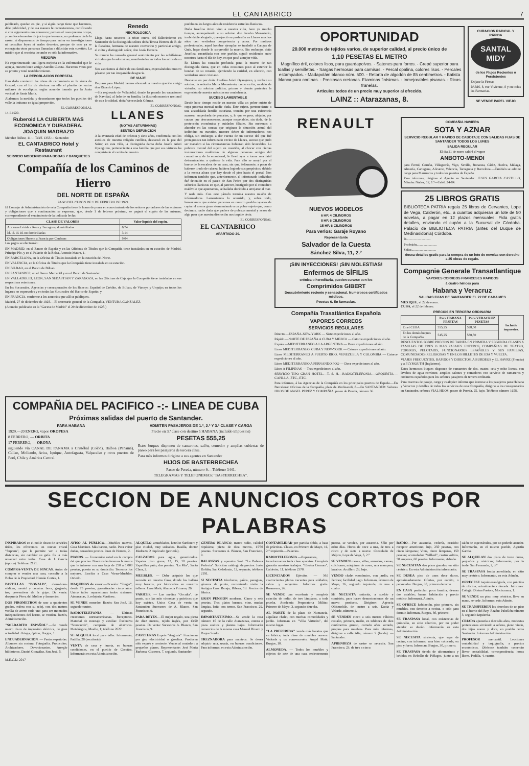EL CANTABRICO 7
publicado, quedan en pie, y si algún cargo tiene que hacernos, déle publicidad, y de esa manera le contestaremos, rectificando si con argumentos nos convence; pero en el caso que nos ocupa, y con los elementos de juicio que tenemos, no podemos darle la razón, ni disponemos de tiempo para entrar en investigaciones ni consultar leyes ni reales decretos, porque de esto ya se encargarán otras personas llamadas a dilucidar esta cuestión. La misión que al cronista incumbe es sólo la informativa.
MEJORIA
Ha experimentado una ligera mejoría en la enfermedad que le aqueja, nuestro buen amigo Aurelio Cuesta. Hacemos votos por su pronto y total restablecimiento.
LA REPOBLACION FORESTAL
Han dado comienzo las obras de cerramiento en la sierra de Guspol, con el fin de efectuar en ella el plantío de varios millares de eucaliptos, según acuerdo tomado por la Junta vecinal de Santa María.
Alabamos la medida, y desearíamos que todos los pueblos del valle la imitaran en igual proporción.
EL CORRESPONSAL
14-I-1929.
Ruberoid LA CUBIERTA MAS ECONOMICA Y DURADERA. JOAQUIN MADRAZO
Méndez Núñez, 11 :-: Teléf. 1355 :-: Santander.
EL CANTABRICO Hotel y Restaurant
SERVICIO MODERNO PARA BODAS Y BANQUETES
Renedo
NECROLOGICA
Llega hasta nosotros la triste nueva del fallecimiento en Santander de la distinguida señora doña Teresa Herrera de R. de la Escalera, hermana de nuestro convecino y particular amigo, el culto y distinguido señor, don Jesús Herrera.
Su muerte ha causado general sentimiento por las nobilísimas virtudes que la adornaban, manifestadas en todos los actos de su vida.
Nos asociamos al dolor de sus familiares, expresándoles nuestro pésame por tan irreparable desgracia.
DE VIAJE
De paso para Madrid, hemos abrazado a nuestro querido amigo don Ricardo López.
—Ha regresado de Valladolid, donde ha pasado las vacaciones de Navidad, al lado de su familia, la ilustrada maestra nacional de esta localidad, doña Wenceslada Gómez.
EL CORRESPONSAL
LLANES
(NOTAS ASTURIANAS)
SENTIDA DEFUNCION
A la avanzada edad de ochenta y siete años, confortada con los auxilios de nuestra religión católica, descansó en la paz del Señor, en esta villa, la distinguida dama doña Josefa Aristi Oyanguren, perteneciente a una familia que por sus virtudes ha conquistado el cariño de nuestro
Compañía de los Caminos de Hierro
DEL NORTE DE ESPAÑA
PAGO DEL CUPON DE 1 DE FEBRERO DE 1929.
El Consejo de Administración de esta Compañía tiene la honra de poner en conocimiento de los señores portadores de las acciones y obligaciones que a continuación se expresan, que, desde 1 de febrero próximo, se pagará el cupón de las mismas, correspondiente al vencimiento de la indicada fecha:
| CLASE DE VALORES | Valor líquido del cupón. |
| --- | --- |
| Acciones Lérida a Reus y Tarragona, domiciliadas | 6,74 |
| Id. id. id. id. no domiciliadas | 3,14 |
| Obligaciones Huesca a Francia por Canfranc | 9,04 |
Los pagos se efectuarán:
EN MADRID, en el Banco de España y en las Oficinas de Títulos que la Compañía tiene instaladas en su estación de Madrid, Príncipe Pío, y en el Palacio de la Bolsa, Antonio Maura, 1.
EN BARCELONA, en la Oficina de Títulos instalada en la estación del Norte.
EN VALENCIA, en la Oficina de Títulos que la Compañía tiene instalada en su estación.
EN BILBAO, en el Banco de Bilbao.
EN SANTANDER, en el Banco Mercantil y en el Banco de Santander.
EN VALLADOLID, LEON, SAN SEBASTIAN Y ZARAGOZA, en las Oficinas de Caja que la Compañía tiene instaladas en sus respectivas estaciones.
En las Sucursales, Agencias y corresponsales de los Bancos: Español de Crédito, de Bilbao, de Vizcaya y Urquijo; en todos los lugares no expresados y en todas las Sucursales del Banco de España; y
EN FRANCIA, conforme a los anuncios que allí se publiquen.
Madrid, 27 de diciembre de 1928.—El secretario general de la Compañía, VENTURA GONZALEZ.
(Anuncio publicado en la "Gaceta de Madrid" el 29 de diciembre de 1928.)
pueblo en los largos años de residencia entre los llaniscos.
Doña Josefina Aristi vino a nuestra villa, hace ya mucho tiempo, acompañando a su sobrino don Jacobo Monasterio, inolvidable abogado, que ejerció su profesión en Llanes muchos años con verdadera competencia y amor. Por motivos profesionales, aquel hombre ejemplar se trasladó a Cangas de Onís, lugar donde le sorprendió la muerte. Sin embargo, doña Josefina, encariñada con este pueblo, siguió residiendo entre nosotros hasta el día de hoy, en que pasó a mejor vida.
En Llanes ha causado profunda pena la muerte de tan distinguida dama, que en todas ocasiones puso al exterior la bondad de su corazón, ejerciendo la caridad, en silencio, con verdadero amor cristiano.
Descanse en paz doña Josefina Aristi Oyanguren, y reciban su sobrina, la señorita María Monasterio, como su tía, modelo de virtudes; su sobrina política, primos y demás parientes la expresión de nuestra más sincera condolencia.
SUCESO LAMENTABLE
Desde hace tiempo reside en nuestra villa un pobre sujeto de cuya pobreza mental nadie duda. Este sujeto, perteneciente a una acaudalada familia asturiana, transita por una existencia azarosa, empedrada de penurias, y, lo que es peor, alejado, por causas que desconocemos, aunque respetables, sin duda, de la protección económica y cuidados filiales. Sin meternos a ahondar en las causas que originan la situación actual del individuo en cuestión, nuestro deber de informadores nos obliga, sin embargo, a dar cuenta de un suceso del que fué protagonista tan infortunado vecino de Llanes, suceso que pudo ser macabro si las circunstancias hubieran sido favorables. La pobreza mental del sujeto en cuestión, al chocar con ciertas insinuaciones malévolas de algunas personas amigas del comadreo y de lo emocional, le llevó ayer a tomar una fatal determinación: a quitarse la vida. Para ello se arrojó por el hueco de la escalera de su casa, sin que, felizmente, a pesar de haberse tirado de cabeza, hubiera logrado sus propósitos, debido a la escasa altura que hay desde el piso hasta el portal. Nos informan también que, anteriormente, el infortunado individuo fué detenido en el paseo de San Pedro por dos distinguidas señoritas llaniscas en que, al parecer, hostigado por el comadreo malévolo que apuntamos, se hallaba decidido a arrojarse al mar.
Y nada más. Con este párrafo termina nuestra misión de informadores. Lamentamos lo ocurrido, y, sobre todo, lamentamos que existan personas en nuestro pueblo capaces de captar el menor gozo atormentando a un pobre sujeto que, como decimos, nadie duda que padece de pobreza mental y acaso de algo peor que nuestra discreción nos impide decir.
EL CORRESPONSAL
EL CANTABRICO
APARTADO 20.
OPORTUNIDAD
20.000 metros de tejidos varios, de superior calidad, al precio único de
1,10 PESETAS EL METRO
Magnífico dril, colores lisos, para guardapolvos. - Satenes para forros. - Crepé superior para toallas y servilletas. - Sargas hermosas para camisas. - Percal opalina, colores lisos. - Percales estampados. - Madapolám blanco núm. 500. - Retorta de algodón de 85 centímetros. - Batista blanca para cortinas. - Preciosas cretonas. Etaminas finísimas. - Inmejorables pisanas. - Ricas franelas.
Artículos todos de un precio muy superior al ofrecido.
LAINZ :: Atarazanas, 8.
CURACION RADICAL Y RÁPIDA
SANTAL MIDY
de los Flujos Recientes ó Persistentes
Exíjase la Firma:
PARIS, 8, rue Vivienne, 8 y en todas las Farmacias.
SE VENDE PAPEL VIEJO
RENAULT
NUEVOS MODELOS
6 HP. 4 CILINDROS
8 HP. 6 CILINDROS
15 HP. 6 CILINDROS
Para verlos: Garaje Royano
Representante
Salvador de la Cuesta
Sánchez Silva, 11, 2.º
¡SIN INYECCIONES! ¡SIN MOLESTIAS!
Enfermos de SÍFILIS
crónica o hereditaria, pueden curarse con los
Comprimidos GIBERT
Descubrimiento reciente y sensacional. Numerosos certificados médicos.
Pesetas 6. En farmacias.
Compañía Trasatlántica Española
VAPORES CORREOS
SERVICIOS REGULARES
Directo.—ESPAÑA-NEW-YORK — Siete expediciones al año.
Rápido.—NORTE DE ESPAÑA A CUBA Y MEJICO — Catorce expediciones al año.
Exprés.—MEDITERRANEO A LA ARGENTINA — Doce expediciones al año.
Línea MEDITERRANEO, CUBA Y NEW-YORK — Catorce expediciones al año.
Línea MEDITERRANEO A PUERTO RICO, VENEZUELA Y COLOMBIA — Catorce expediciones al año.
Línea MEDITERRANEO A FERNANDO POO — Doce expediciones al año.
Línea A FILIPINAS — Tres expediciones al año.
SERVICIO TIPO GRAN HOTEL.—T. S. H.—RADIOTELEFONIA.—ORQUESTA.—CAPILLA, ETC., ETC.
Para informes, á las Agencias de la Compañía en los principales puertos de España.—En Barcelona: Oficinas de la Compañía, plaza de Medinaceli, 8.—En SANTANDER: Señores HIJOS DE ANGEL PEREZ Y COMPAÑIA, paseo de Pereda, número 36.
COMPAÑIA NAVIERA
SOTA Y AZNAR
SERVICIO REGULAR Y RAPIDO DE CABOTAJE CON SALIDAS FIJAS DE SANTANDER TODOS LOS LUNES
SALIDA REGULAR
El día 21 de enero saldrá el vapor
ANBOTO-MENDI
para Ferrol, Coruña, Villagarcía, Vigo, Sevilla, Bonanza, Cádiz, Huelva, Málaga, Almería, Cartagena, Alicante, Valencia, Tarragona y Barcelona.—También se admite carga para Marruecos y todos los puertos de España.
Para informes, dirigirse al Agente en Santander: JESUS GARCIA CASTILLO, Méndez Núñez, 12, 1.º—Teléf. 24-84.
25 LIBROS GRATIS
BIBLIOTECA PATRIA regala 25 libros de Cervantes, Lope de Vega, Calderón, etc., a cuantos adquieran un lote de 50 novelas, a pagar en 12 plazos mensuales. Pida gratis detalles, enviando el cupón a la Sucursal de Córdoba. Palacio de BIBLIOTECA PATRIA (antes del Duque de Medinasidonia) Córdoba.
D.............................
Profesión........................
Señas.............................
desea detalles gratis para la compra de un lote de novelas con derecho a 25 obras de regalo.
Compagnie Generale Transatlantique
VAPORES CORREOS FRANCESES RAPIDOS
á cuatro hélices para
Habana y Veracruz
SALIDAS FIJAS DE SANTANDER EL 22 DE CADA MES
MEXIQUE, el 22 de enero.
CUBA, el 22 de febrero.
PRECIOS EN TERCERA ORDINARIA
| | Para HABANA PESETAS | Para VERACRUZ PESETAS | Incluído impuestos. |
| --- | --- | --- | --- |
| En el CUBA | 555,25 | 598,50 | |
| En los demás buques de la Compañía | 545,25 | 588,50 | |
DESCUENTOS SOBRE PRECIOS DE TARIFA EN PRIMERA Y SEGUNDA CLASES A FAMILIAS DE TRES O MAS PASAJES ENTEROS, COMPAÑIAS DE TEATRO, TOREROS, PELOTARIS, FUNCIONARIOS ESPAÑOLES Y SUS FAMILIAS, COMUNIDADES RELIGIOSAS Y EN LOS BILLETES DE IDA Y VUELTA.
VIAJES FRECUENTES, RAPIDOS Y DIRECTOS, A BURDEOS y EL HAVRE (Francia) y a PLYMOUTH (Inglaterra).
Estos hermosos buques disponen de camarotes de dos, cuatro, seis y ocho literas, con lavabos de agua corriente, amplios salones y comedores con servicio de camareros y cocineros españoles para los señores pasajeros de tercera ordinaria.
Para reservas de pasaje, carga y cualquier informe que interese a los pasajeros para Habana y Veracruz y detalles de todos los servicios de esta Compañía, dirigirse a los consignatarios en Santander, señores VIAL HIJOS, paseo de Pereda, 25, bajo. Teléfono número 1658.
COMPAÑIA DEL PACIFICO -:- LINEA DE CUBA
Próximas salidas del puerto de Santander.
PARA HABANA
1929.—20 ENERO, vapor OROPESA
8 FEBRERO, — ORBITA
17 FEBRERO, — OROYA
siguiendo vía CANAL DE PANAMA a Cristóbal (Colón), Balboa (Panamá), Callao, Mollendo, Arica, Iquique, Antofagasta, Valparaíso y otros puertos de Perú, Chile y América Central.
ADMITEN PASAJEROS DE 1.ª, 2.ª Y 3.ª CLASE Y CARGA
Precio en 3.ª clase con destino á HABANA (incluído impuestos)
PESETAS 555,25
Estos buques disponen de camarotes, salón, comedor y amplias cubiertas de paseo para los pasajeros de tercera clase.
Para más informes dirigirse a sus agentes en Santander
HIJOS DE BASTERRECHEA
Paseo de Pereda, número 9.—Teléfono 3441.
TELEGRAMAS Y TELEFONEMAS: "BASTERRECHEA".
SECCION DE ANUNCIOS CORTOS POR PALABRAS
INSPIRADOS en el noble deseo de servirles útiles, les ofrecemos un nuevo cristal "Suprem", que le permite ver a todas distancias, sin cambiar su gafa. Es la más novedad entre todas. Casa de J. García (óptico). Teléfono 2121.
COMPRA-VENTA DE FINCAS. Antes de comprar o vender una casa, consulte a la Bolsa de la Propiedad, Hernán Cortés, 1.
PASTILLAS "BONALD", cloro-boro-sódicas, mentol y cocaína: boca, garganta, tos; preventivas de la gripe. De venta: droguería Pérez del Molino y farmacias.
DOS PIROMETROS de uno a quinientos grados, esfera con su reloj, con dos metros varilla de acero cada uno para ser montados independientes del horno, se venden. Razón, Administración.
"SOLDADITO ESPAÑOL".—Se vende nuevo disco de impresión eléctrica, de gran actualidad. Ortega, óptico, Burgos, 1.
ENCUADERNACION. — Pastas españolas. Albumes sin costura. Fotografía. Protocolos. Archivadores. Devocionarios. Arreglo bibliotecas. Daniel González, San José, 5.
AVISO AL PUBLICO.—Muebles nuevos. Casa Martínez. Más barato, nadie. Para evitar dudas, consulten precios. Juan de Herrera, 2.
PIANOS. — Economice usted en la compra del que precisa. Nosotros le daremos la marca que le interese con una baja de 250 a 1.000 pesetas, puesto en su domicilio. Tenemos los mejores. Escriba a Casa Viena-Muebles. Oviedo.
MAQUINAS de coser.—Ocasión: "Singer", desde 75 pesetas, garantizadas cinco años. Unico taller reparaciones todos sistemas. Atarazanas, 3, relojería Martínez.
SE VENDE comedor. Razón: San José, 16, segundo centro.
RADIOTELEFONIA. — Ultimas creaciones norteamericanas. Receptores. Material de montaje y auxiliar. Exclusiva "Sonocorde", campeón de altavoces. Metalúrgica, Muelle, 1; teléfono 2622.
SE ALQUILA local para taller. Informarán, Padilla, 28 (escritorio).
VENTA de casa y huerta, en buenas condiciones, en el pueblo de Ceceñas. Informarán en esta Administración.
ALQUILO, amueblados, hotelito Sardinero y piso ciudad, muy soleados. Rasilla, doctor Madrazo, 2 duplicado (portería).
CALZADOS para agua, garantizados. Zapatos piso goma, 12, 15, 18 pesetas. Zapatillas paño, dos pesetas. "La Mía", Santa Clara, 2.
MUEBLES. — Debe adquirir los que necesite en nuestra Casa, donde los hallará muy baratos, por fabricarlos en nuestros talleres. Casa Maté, Alameda Primera, 26.
VARICES. — Las medias "Occulta", de punto, son las más cómodas y prácticas que hoy existen. Unica Casa de venta en Santander: Sucesores de A. Blanco, San Francisco, 9.
PARA REYES.—El mejor regalo, una pieza de diez metros, tejido inglés, por 13'50 pesetas. De venta: Sucesores A. Blanco, San Francisco, 9.
CAFETERAS Exprés "Augusta". Funcionan por gas, electricidad o gasolina. Producen sólo exprés y corriente. Ventas al contado o a pequeños plazos. Representante: José María Barbosa. Cisneros, 7, segundo, Santander.
GENERO BLANCO, marca radio, calidad riquísima; pieza de diez metros, 15'50 pesetas. Sucesores A. Blanco, San Francisco, 9.
BALANZAS y aparatos Sast. "La Balanza Perfecta". Soliciten catálogo de precios: Justo Roldán, San Celedonio, 12, segundo; teléfono 2191.
SI NECESITA trincheras, paños, paraguas, géneros de punto, recomiendo visite la Antigua Casa Baraja, Ribera, 13. Precios de fábrica.
GRAN PENSION moderna. Cinco y seis pesetas. Tres platos buenos, vino, mudas limpias, baño con termo. San Francisco, 29, segundo.
IMPORTANTISIMO.—Se vende la casa número 10 de la calle Atarazanas, entera o pisos sueltos y plantas bajas. Informarán comercios de la misma casa Manuel Rivero y Roque Sordo.
TREZNADORA para manteca. Se desea adquirir una, usada, en buenas condiciones. Para informes, en esta Administración.
CONTABILIDAD por partida doble, a base de prácticas. Clases, en Primero de Mayo, 16, 2.º izquierda.—Palacios.
RADIOTELEFONIA.—Reparamos, transformamos toda clase aparatos. Completa garantía nuestros trabajos. "Electra Corman", Calderón, 11, teléfono 2370.
LICENCIADOS Ejército. — Mil cuatrocientas plazas vacantes para soldados, cabos y sargentos. Informes gratis. Ruamenor, 26.
SE VENDE una excelente y completa estación de radio, de tres lámparas, a toda prueba. Academia Preparatoria Militar, Primero de Mayo, 3, segundo derecha.
AL NORTE de la plaza de Numancia, alquílase chalet, con muchas comodidades y jardín. Informan en "Villa Virtudes", del mismo lugar.
"LA PREFERIDA" vende más baratos que en fábrica, toda clase de muebles nuevos. Visitada y os convenceréis. Angel Maté, Burgos, 10.
ALMONEDA. — Todos los muebles y objetos de arte de una casa recientemente puesta, se venden, por ausencia. Sólo por ocho días. Horas de once a una, de tres a cinco y de siete a nueve. Consulado de Méjico, Lope de Vega, 5, 2.º
SE VENDEN mesas, sillas, armarios, camas, colchones, máquinas de coser, una mampara, lavabos. Arcillero 23, bajo.
VENDO chalet económico, con jardín, en Perines; facilidad pago. Informan, Primero de Mayo, 16, segundo izquierda, de una a cuatro.
SE NECESITA señorita, a sueldo y comisión, para hacer demostraciones de un nuevo producto. Dirigirse: Agencia Oldsmobile, de cuatro a seis. Daoiz y Velarde, número 1.
SE VENDEN cinco a seis metros cúbicos castaño, primera, mailo, en tablones de diez centímetros grueso, cortado años serrado, propios para muebles. Para más informes, dirigirse a calle Alta, número 9 (fonda). — Santander.
APRENDIZA de sastre se necesita. San Francisco, 23, de tres a cinco.
RADIO.—Por ausencia, cedería, ocasión: receptor americano, lujo, 250 pesetas, con cinco lámparas; Vitus, cinco lámparas, 150 pesetas; acumulador "Willard", cuatro voltios, 50 amperes, 60 pesetas. Informarán, Admón.
SE NECESITAN dos pisos grandes, en sitio céntrico. En esta Administración informarán.
SE DESEA piso de unos doce duros, aproximadamente. Ofertas, por escrito, o personales. Burgos, 30, primero derecha.
EN CASA particular, poca familia, desean dos estables; buena habitación y precio módico. Informará, Admón.
SE OFRECE habitación, piso primero, sin muebles, con derecho a cocina, o sólo para dormir. Informan, Burgos, 30, primero.
SE TRASPASA local, con existencias de quincalla, en sitio céntrico, por no poder atender su dueño. Informarán en esta Administración.
SE NECESITA sirvienta, que sepa de cocina, con informes, sera bien colocada, en piso y fuera. Informan, Burgos, 30, primero.
SE TRASPASA tienda de ultramarinos y bebidas en Rebollo de Piélagos, junto a un salón de espectáculos, por no poderlo atender. Informarán, en el mismo pueblo, Agustín García.
SE ALQUILAN dos pisos de trece duros, pequeños y céntricos; Informarán, por la tarde: San Fernando, 2, 3.º
SE TRASPASA fonda acreditada, en sitio muy céntrico. Informarán, en esta Admón.
OFRECESE taquimecanógrafa, con práctica de oficina, actualmente colocada. Informes: Colegio Divina Pastora, Moctezuma, 1.
SE VENDE un piso, muy céntrico, llave en mano, se cede. Informes, esta Admón.
SE TRANSFIEREN los derechos de un piso en el barrio del Rey. Razón: Pabellón número 3, segundo izquierda.
CRIADA ajustaría a dieciséis años, modestas pretensiones sirviendo a señora, pleno viudo, dos hijos nueve y doce, en pueblo cerca Santander. Informes Administración.
PROFESOR mercantil. Lecciones contabilidad y taquigrafía, a precios económicos. Ofrécese también comercio llevar contabilidad, correspondencia, horas libres. Padilla, 4, cuarto.
M.E.C.D. 2017